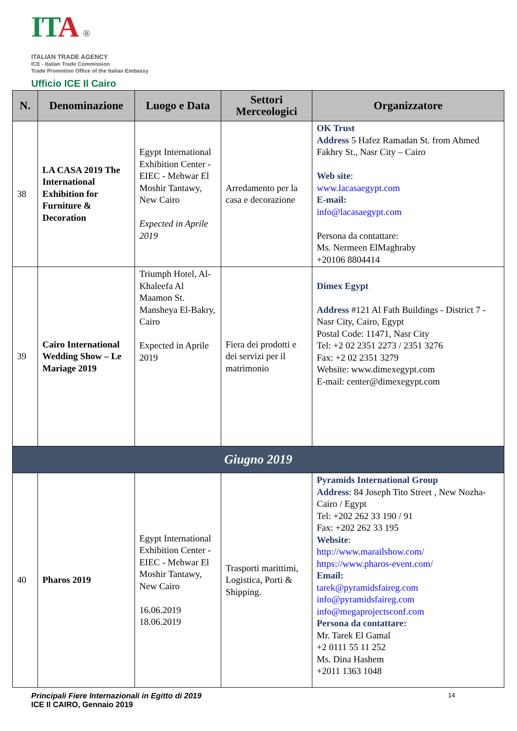ITA ®
ITALIAN TRADE AGENCY
ICE - Italian Trade Commission
Trade Promotion Office of the Italian Embassy
Ufficio ICE Il Cairo
| N. | Denominazione | Luogo e Data | Settori Merceologici | Organizzatore |
| --- | --- | --- | --- | --- |
| 38 | LA CASA 2019 The International Exhibition for Furniture & Decoration | Egypt International Exhibition Center - EIEC - Mehwar El Moshir Tantawy, New Cairo Expected in Aprile 2019 | Arredamento per la casa e decorazione | OK Trust Address 5 Hafez Ramadan St. from Ahmed Fakhry St., Nasr City – Cairo Web site : www.lacasaegypt.com E-mail: info@lacasaegypt.com Persona da contattare: Ms. Nermeen ElMaghraby +20106 8804414 |
| 39 | Cairo International Wedding Show – Le Mariage 2019 | Triumph Hotel, Al-Khaleefa Al Maamon St. Mansheya El-Bakry, Cairo Expected in Aprile 2019 | Fiera dei prodotti e dei servizi per il matrimonio | Dimex Egypt Address #121 Al Fath Buildings - District 7 - Nasr City, Cairo, Egypt Postal Code: 11471, Nasr City Tel: +2 02 2351 2273 / 2351 3276 Fax: +2 02 2351 3279 Website: www.dimexegypt.com E-mail: center@dimexegypt.com |
| Giugno 2019 | | | | |
| 40 | Pharos 2019 | Egypt International Exhibition Center - EIEC - Mehwar El Moshir Tantawy, New Cairo 16.06.2019 18.06.2019 | Trasporti marittimi, Logistica, Porti & Shipping. | Pyramids International Group Address : 84 Joseph Tito Street , New Nozha- Cairo / Egypt Tel: +202 262 33 190 / 91 Fax: +202 262 33 195 Website : http://www.marailshow.com/ https://www.pharos-event.com/ Email: tarek@pyramidsfaireg.com info@pyramidsfaireg.com info@megaprojectsconf.com Persona da contattare: Mr. Tarek El Gamal +2 0111 55 11 252 Ms. Dina Hashem +2011 1363 1048 |
Principali Fiere Internazionali in Egitto di 2019
ICE Il CAIRO, Gennaio 2019
14